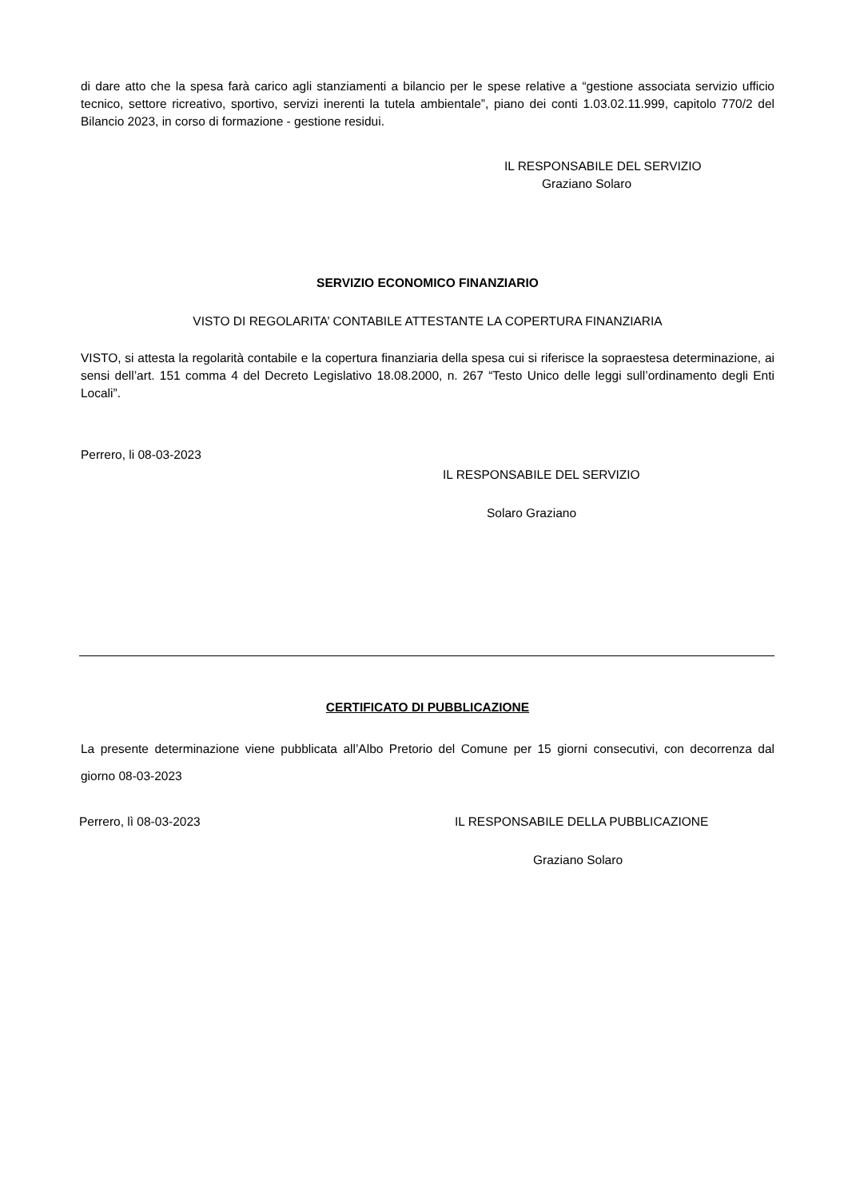di dare atto che la spesa farà carico agli stanziamenti a bilancio per le spese relative a “gestione associata servizio ufficio tecnico, settore ricreativo, sportivo, servizi inerenti la tutela ambientale”, piano dei conti 1.03.02.11.999, capitolo 770/2 del Bilancio 2023, in corso di formazione - gestione residui.
IL RESPONSABILE DEL SERVIZIO
Graziano Solaro
SERVIZIO ECONOMICO FINANZIARIO
VISTO DI REGOLARITA’ CONTABILE ATTESTANTE LA COPERTURA FINANZIARIA
VISTO, si attesta la regolarità contabile e la copertura finanziaria della spesa cui si riferisce la sopraestesa determinazione, ai sensi dell’art. 151 comma 4 del Decreto Legislativo 18.08.2000, n. 267 “Testo Unico delle leggi sull’ordinamento degli Enti Locali”.
Perrero, li 08-03-2023
IL RESPONSABILE DEL SERVIZIO
Solaro Graziano
CERTIFICATO DI PUBBLICAZIONE
La presente determinazione viene pubblicata all’Albo Pretorio del Comune per 15 giorni consecutivi, con decorrenza dal giorno 08-03-2023
Perrero, lì 08-03-2023 IL RESPONSABILE DELLA PUBBLICAZIONE
Graziano Solaro